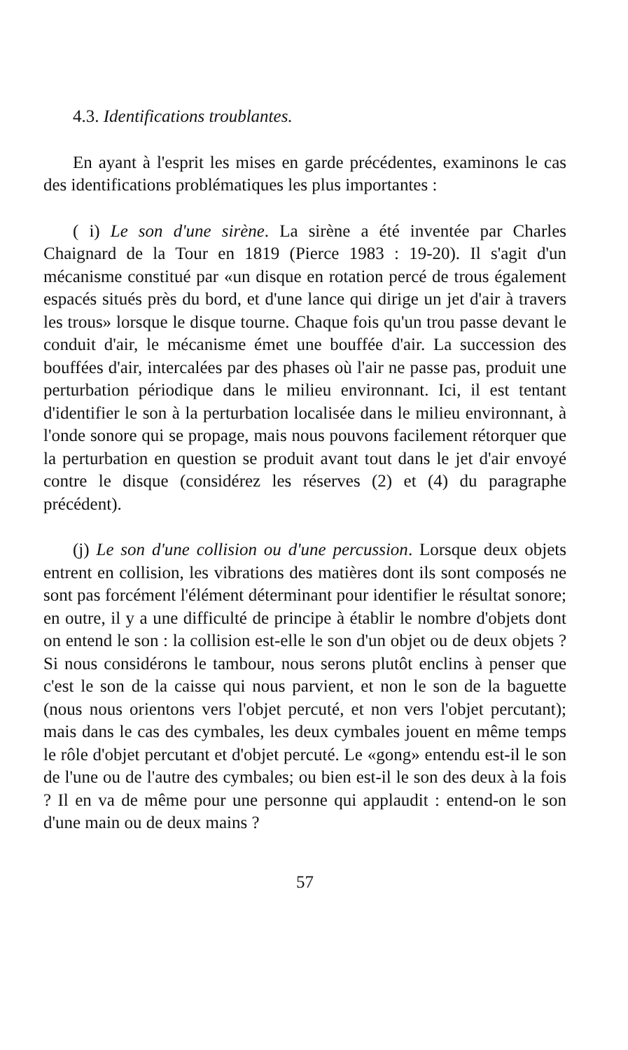4.3. Identifications troublantes.
En ayant à l'esprit les mises en garde précédentes, examinons le cas des identifications problématiques les plus importantes :
( i) Le son d'une sirène. La sirène a été inventée par Charles Chaignard de la Tour en 1819 (Pierce 1983 : 19-20). Il s'agit d'un mécanisme constitué par «un disque en rotation percé de trous également espacés situés près du bord, et d'une lance qui dirige un jet d'air à travers les trous» lorsque le disque tourne. Chaque fois qu'un trou passe devant le conduit d'air, le mécanisme émet une bouffée d'air. La succession des bouffées d'air, intercalées par des phases où l'air ne passe pas, produit une perturbation périodique dans le milieu environnant. Ici, il est tentant d'identifier le son à la perturbation localisée dans le milieu environnant, à l'onde sonore qui se propage, mais nous pouvons facilement rétorquer que la perturbation en question se produit avant tout dans le jet d'air envoyé contre le disque (considérez les réserves (2) et (4) du paragraphe précédent).
(j) Le son d'une collision ou d'une percussion. Lorsque deux objets entrent en collision, les vibrations des matières dont ils sont composés ne sont pas forcément l'élément déterminant pour identifier le résultat sonore; en outre, il y a une difficulté de principe à établir le nombre d'objets dont on entend le son : la collision est-elle le son d'un objet ou de deux objets ? Si nous considérons le tambour, nous serons plutôt enclins à penser que c'est le son de la caisse qui nous parvient, et non le son de la baguette (nous nous orientons vers l'objet percuté, et non vers l'objet percutant); mais dans le cas des cymbales, les deux cymbales jouent en même temps le rôle d'objet percutant et d'objet percuté. Le «gong» entendu est-il le son de l'une ou de l'autre des cymbales; ou bien est-il le son des deux à la fois ? Il en va de même pour une personne qui applaudit : entend-on le son d'une main ou de deux mains ?
57